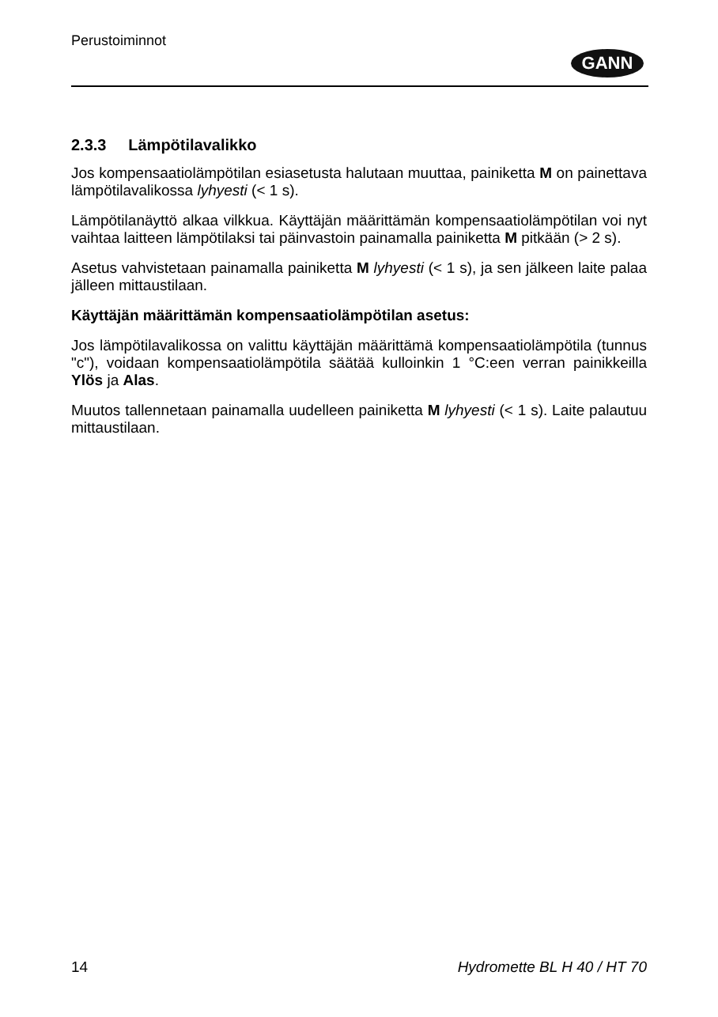Perustoiminnot
GANN
2.3.3 Lämpötilavalikko
Jos kompensaatiolämpötilan esiasetusta halutaan muuttaa, painiketta M on painettava lämpötilavalikossa lyhyesti (< 1 s).
Lämpötilanäyttö alkaa vilkkua. Käyttäjän määrittämän kompensaatiolämpötilan voi nyt vaihtaa laitteen lämpötilaksi tai päinvastoin painamalla painiketta M pitkään (> 2 s).
Asetus vahvistetaan painamalla painiketta M lyhyesti (< 1 s), ja sen jälkeen laite palaa jälleen mittaustilaan.
Käyttäjän määrittämän kompensaatiolämpötilan asetus:
Jos lämpötilavalikossa on valittu käyttäjän määrittämä kompensaatiolämpötila (tunnus "c"), voidaan kompensaatiolämpötila säätää kulloinkin 1 °C:een verran painikkeilla Ylös ja Alas.
Muutos tallennetaan painamalla uudelleen painiketta M lyhyesti (< 1 s). Laite palautuu mittaustilaan.
14 Hydromette BL H 40 / HT 70